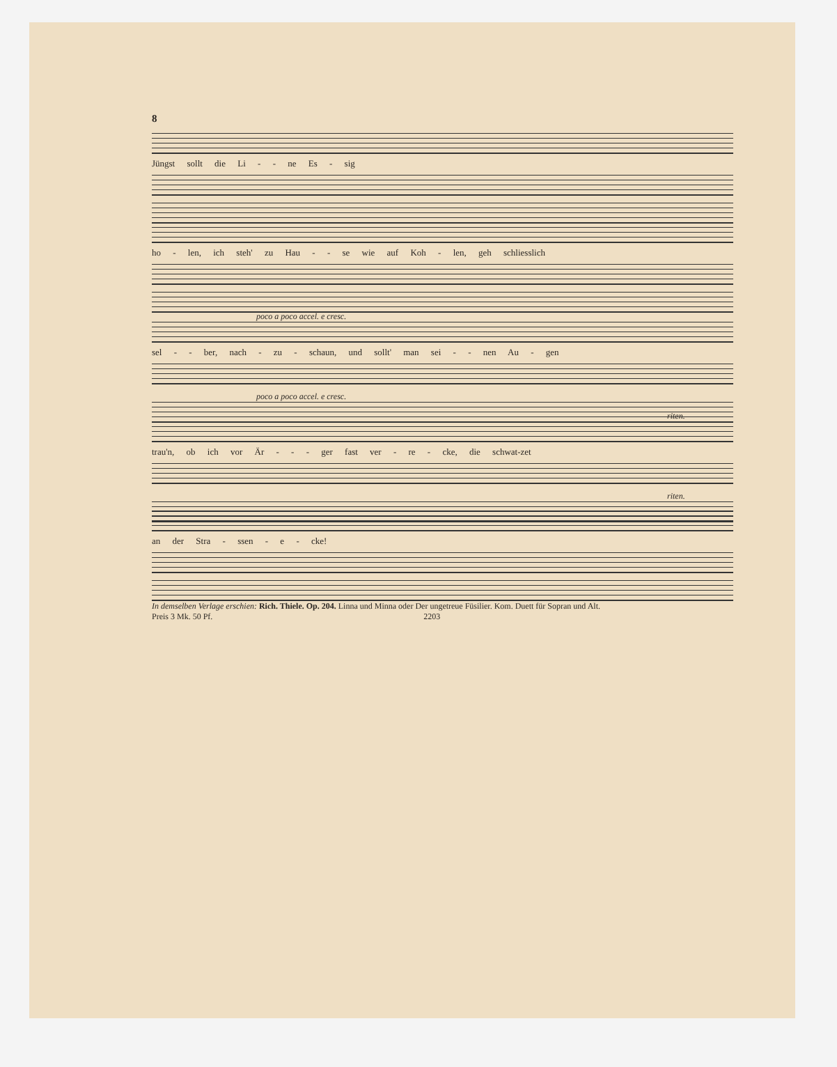8
Jüngst sollt die Li - - ne Es - sig
ho - len, ich steh' zu Hau - - se wie auf Koh - len, geh schliesslich
poco a poco accel. e cresc.
sel - - ber, nach - zu - schaun, und sollt' man sei - - nen Au - gen
poco a poco accel. e cresc.
riten.
trau'n, ob ich vor Är - - - ger fast ver - re - cke, die schwat-zet
riten.
an der Stra - ssen - e - cke!
In demselben Verlage erschien: Rich. Thiele. Op. 204. Linna und Minna oder Der ungetreue Füsilier. Kom. Duett für Sopran und Alt.
Preis 3 Mk. 50 Pf. 2203